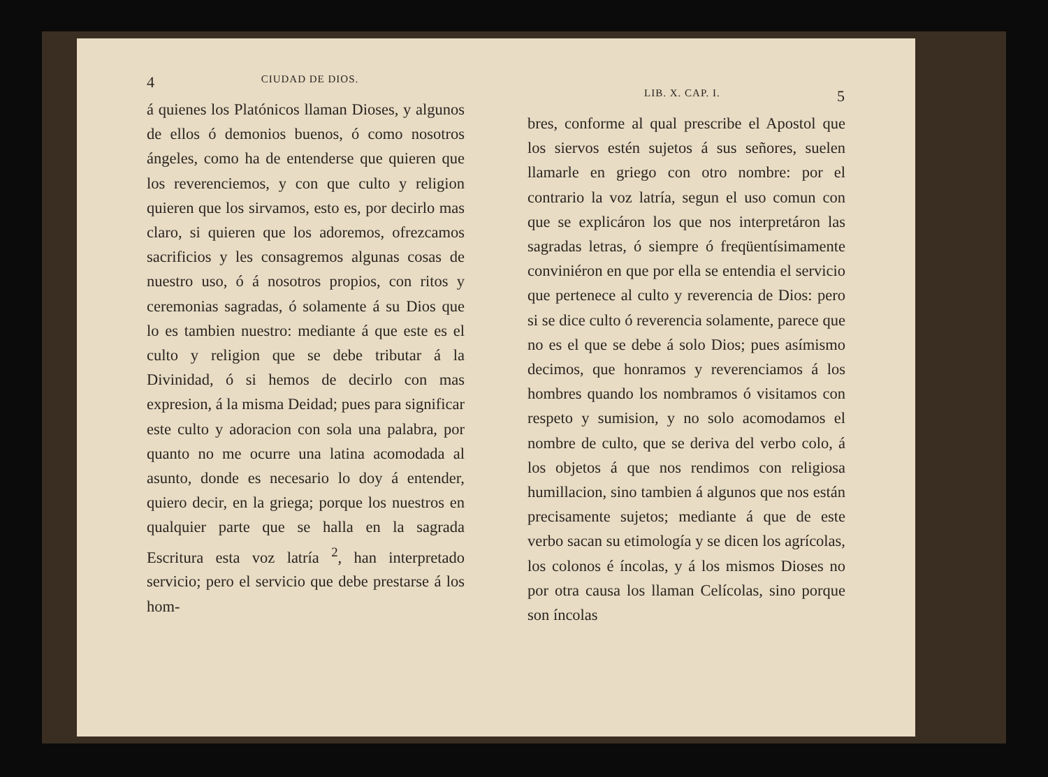4 CIUDAD DE DIOS.
á quienes los Platónicos llaman Dioses, y algunos de ellos ó demonios buenos, ó como nosotros ángeles, como ha de entenderse que quieren que los reverenciemos, y con que culto y religion quieren que los sirvamos, esto es, por decirlo mas claro, si quieren que los adoremos, ofrezcamos sacrificios y les consagremos algunas cosas de nuestro uso, ó á nosotros propios, con ritos y ceremonias sagradas, ó solamente á su Dios que lo es tambien nuestro: mediante á que este es el culto y religion que se debe tributar á la Divinidad, ó si hemos de decirlo con mas expresion, á la misma Deidad; pues para significar este culto y adoracion con sola una palabra, por quanto no me ocurre una latina acomodada al asunto, donde es necesario lo doy á entender, quiero decir, en la griega; porque los nuestros en qualquier parte que se halla en la sagrada Escritura esta voz latría <sup>2</sup>, han interpretado servicio; pero el servicio que debe prestarse á los hom-
LIB. X. CAP. I. 5
bres, conforme al qual prescribe el Apostol que los siervos estén sujetos á sus señores, suelen llamarle en griego con otro nombre: por el contrario la voz latría, segun el uso comun con que se explicáron los que nos interpretáron las sagradas letras, ó siempre ó freqüentísimamente conviniéron en que por ella se entendia el servicio que pertenece al culto y reverencia de Dios: pero si se dice culto ó reverencia solamente, parece que no es el que se debe á solo Dios; pues asímismo decimos, que honramos y reverenciamos á los hombres quando los nombramos ó visitamos con respeto y sumision, y no solo acomodamos el nombre de culto, que se deriva del verbo colo, á los objetos á que nos rendimos con religiosa humillacion, sino tambien á algunos que nos están precisamente sujetos; mediante á que de este verbo sacan su etimología y se dicen los agrícolas, los colonos é íncolas, y á los mismos Dioses no por otra causa los llaman Celícolas, sino porque son íncolas